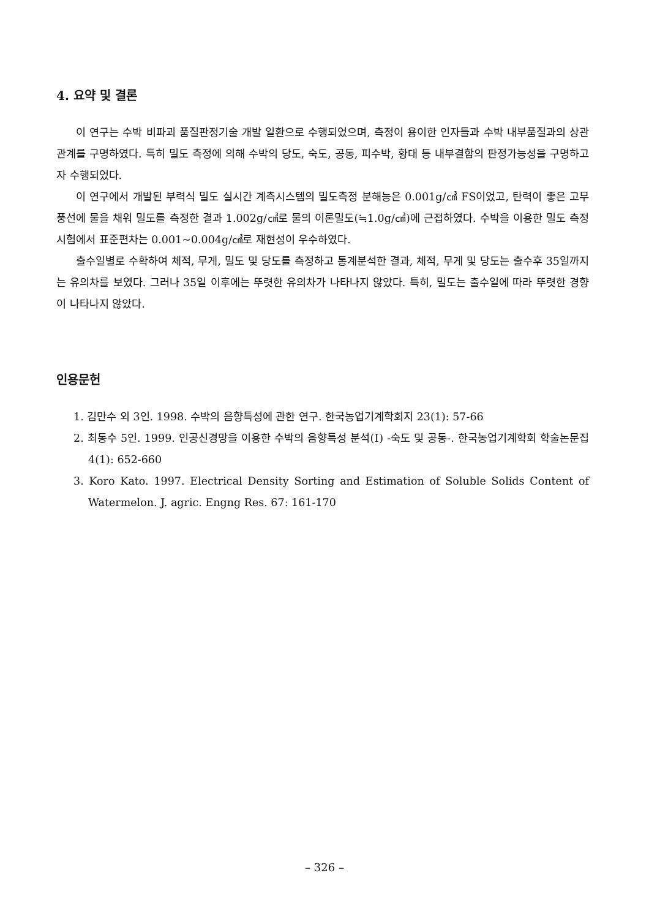4. 요약 및 결론
이 연구는 수박 비파괴 품질판정기술 개발 일환으로 수행되었으며, 측정이 용이한 인자들과 수박 내부품질과의 상관관계를 구명하였다. 특히 밀도 측정에 의해 수박의 당도, 숙도, 공동, 피수박, 황대 등 내부결함의 판정가능성을 구명하고자 수행되었다.
이 연구에서 개발된 부력식 밀도 실시간 계측시스템의 밀도측정 분해능은 0.001g/㎤ FS이었고, 탄력이 좋은 고무풍선에 물을 채워 밀도를 측정한 결과 1.002g/㎤로 물의 이론밀도(≒1.0g/㎤)에 근접하였다. 수박을 이용한 밀도 측정시험에서 표준편차는 0.001~0.004g/㎤로 재현성이 우수하였다.
출수일별로 수확하여 체적, 무게, 밀도 및 당도를 측정하고 통계분석한 결과, 체적, 무게 및 당도는 출수후 35일까지는 유의차를 보였다. 그러나 35일 이후에는 뚜렷한 유의차가 나타나지 않았다. 특히, 밀도는 출수일에 따라 뚜렷한 경향이 나타나지 않았다.
인용문헌
1. 김만수 외 3인. 1998. 수박의 음향특성에 관한 연구. 한국농업기계학회지 23(1): 57-66
2. 최동수 5인. 1999. 인공신경망을 이용한 수박의 음향특성 분석(Ⅰ) -숙도 및 공동-. 한국농업기계학회 학술논문집 4(1): 652-660
3. Koro Kato. 1997. Electrical Density Sorting and Estimation of Soluble Solids Content of Watermelon. J. agric. Engng Res. 67: 161-170
– 326 –